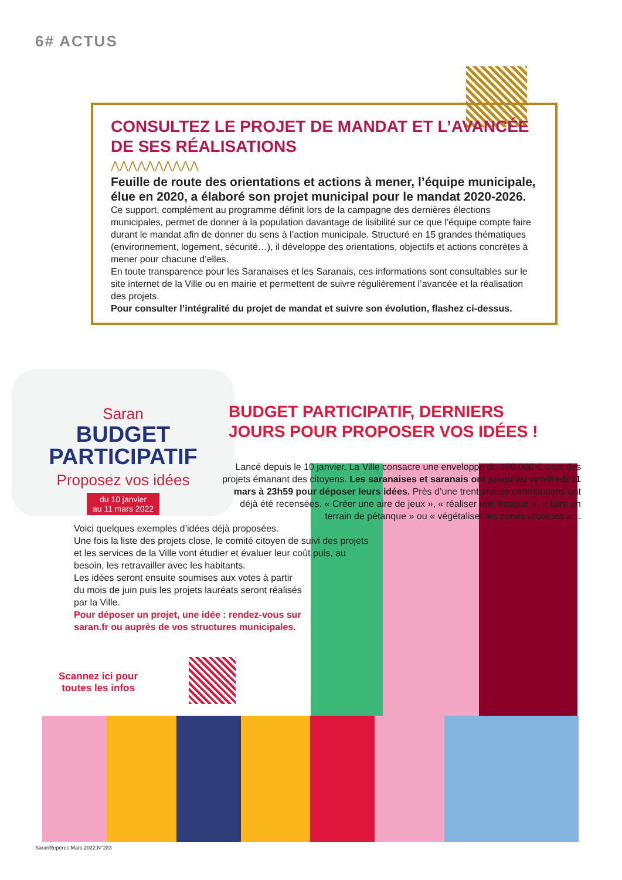6# ACTUS
CONSULTEZ LE PROJET DE MANDAT ET L’AVANCÉE DE SES RÉALISATIONS
⋀⋀⋀⋀⋀⋀⋀⋀⋀⋀
Feuille de route des orientations et actions à mener, l’équipe municipale, élue en 2020, a élaboré son projet municipal pour le mandat 2020-2026. Ce support, complément au programme définit lors de la campagne des dernières élections municipales, permet de donner à la population davantage de lisibilité sur ce que l’équipe compte faire durant le mandat afin de donner du sens à l’action municipale. Structuré en 15 grandes thématiques (environnement, logement, sécurité…), il développe des orientations, objectifs et actions concrètes à mener pour chacune d’elles.
En toute transparence pour les Saranaises et les Saranais, ces informations sont consultables sur le site internet de la Ville ou en mairie et permettent de suivre régulièrement l’avancée et la réalisation des projets.
Pour consulter l’intégralité du projet de mandat et suivre son évolution, flashez ci-dessus.
Saran
BUDGET
PARTICIPATIF
Proposez vos idées
du 10 janvier
au 11 mars 2022
BUDGET PARTICIPATIF, DERNIERS
JOURS POUR PROPOSER VOS IDÉES !
Lancé depuis le 10 janvier, La Ville consacre une enveloppe de 100 000 € pour des projets émanant des citoyens. Les saranaises et saranais ont jusqu’au vendredi 11 mars à 23h59 pour déposer leurs idées. Près d’une trentaine de contributions ont déjà été recensées. « Créer une aire de jeux », « réaliser une fresque », « faire un terrain de pétanque » ou « végétaliser les zones urbaines »…
Voici quelques exemples d’idées déjà proposées.
Une fois la liste des projets close, le comité citoyen de suivi des projets et les services de la Ville vont étudier et évaluer leur coût puis, au besoin, les retravailler avec les habitants.
Les idées seront ensuite soumises aux votes à partir du mois de juin puis les projets lauréats seront réalisés par la Ville.
Pour déposer un projet, une idée : rendez-vous sur saran.fr ou auprès de vos structures municipales.
Scannez ici pour
toutes les infos
SaranRepères.Mars.2022.N°283